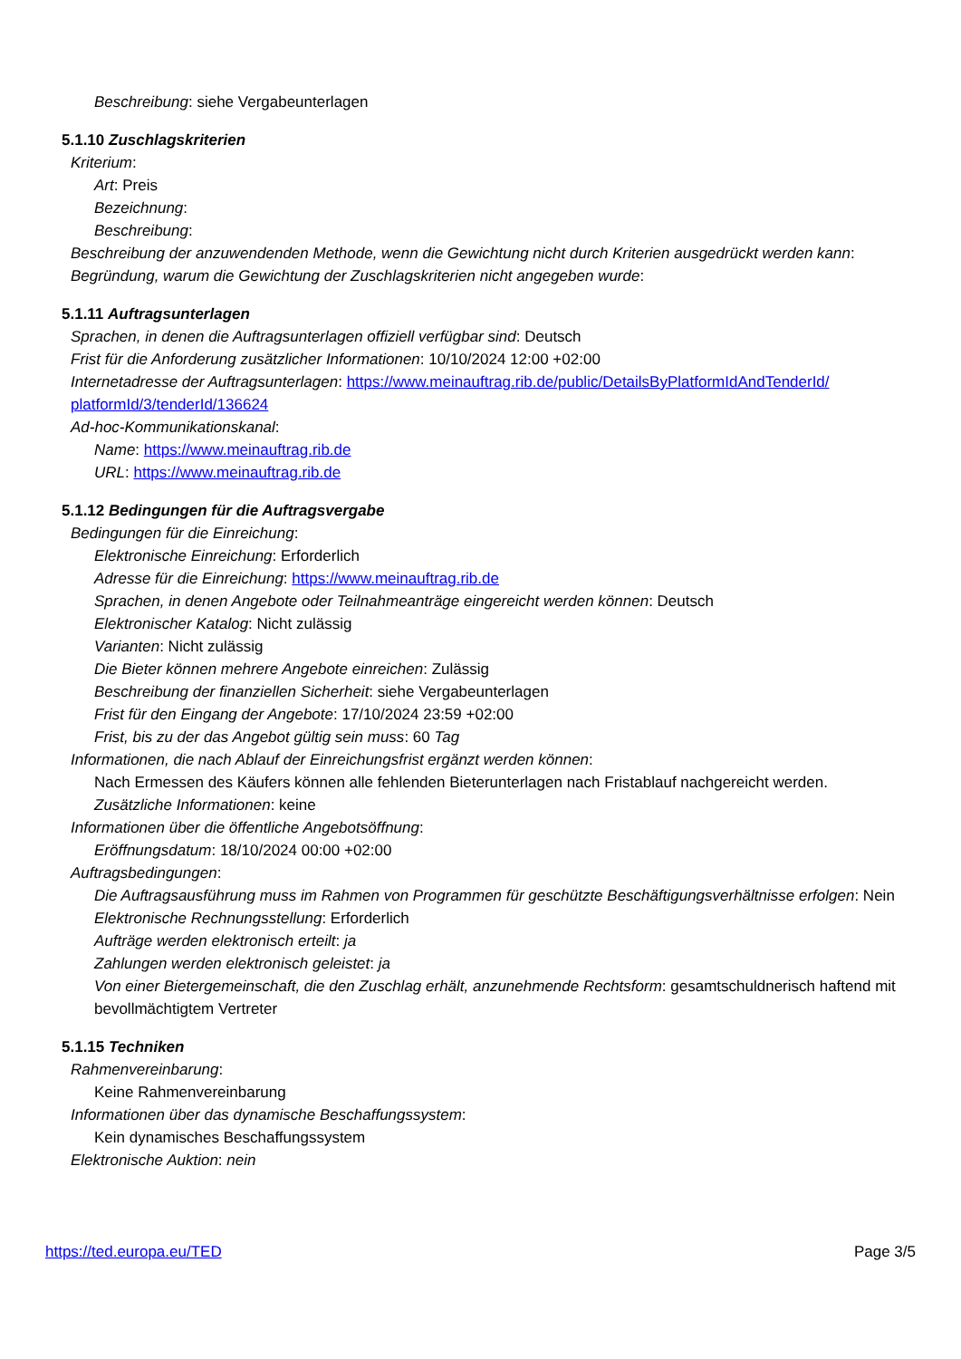Beschreibung: siehe Vergabeunterlagen
5.1.10 Zuschlagskriterien
Kriterium:
Art: Preis
Bezeichnung:
Beschreibung:
Beschreibung der anzuwendenden Methode, wenn die Gewichtung nicht durch Kriterien ausgedrückt werden kann:
Begründung, warum die Gewichtung der Zuschlagskriterien nicht angegeben wurde:
5.1.11 Auftragsunterlagen
Sprachen, in denen die Auftragsunterlagen offiziell verfügbar sind: Deutsch
Frist für die Anforderung zusätzlicher Informationen: 10/10/2024 12:00 +02:00
Internetadresse der Auftragsunterlagen: https://www.meinauftrag.rib.de/public/DetailsByPlatformIdAndTenderId/ platformId/3/tenderId/136624
Ad-hoc-Kommunikationskanal:
Name: https://www.meinauftrag.rib.de
URL: https://www.meinauftrag.rib.de
5.1.12 Bedingungen für die Auftragsvergabe
Bedingungen für die Einreichung:
Elektronische Einreichung: Erforderlich
Adresse für die Einreichung: https://www.meinauftrag.rib.de
Sprachen, in denen Angebote oder Teilnahmeanträge eingereicht werden können: Deutsch
Elektronischer Katalog: Nicht zulässig
Varianten: Nicht zulässig
Die Bieter können mehrere Angebote einreichen: Zulässig
Beschreibung der finanziellen Sicherheit: siehe Vergabeunterlagen
Frist für den Eingang der Angebote: 17/10/2024 23:59 +02:00
Frist, bis zu der das Angebot gültig sein muss: 60 Tag
Informationen, die nach Ablauf der Einreichungsfrist ergänzt werden können:
Nach Ermessen des Käufers können alle fehlenden Bieterunterlagen nach Fristablauf nachgereicht werden.
Zusätzliche Informationen: keine
Informationen über die öffentliche Angebotsöffnung:
Eröffnungsdatum: 18/10/2024 00:00 +02:00
Auftragsbedingungen:
Die Auftragsausführung muss im Rahmen von Programmen für geschützte Beschäftigungsverhältnisse erfolgen: Nein
Elektronische Rechnungsstellung: Erforderlich
Aufträge werden elektronisch erteilt: ja
Zahlungen werden elektronisch geleistet: ja
Von einer Bietergemeinschaft, die den Zuschlag erhält, anzunehmende Rechtsform: gesamtschuldnerisch haftend mit bevollmächtigtem Vertreter
5.1.15 Techniken
Rahmenvereinbarung:
Keine Rahmenvereinbarung
Informationen über das dynamische Beschaffungssystem:
Kein dynamisches Beschaffungssystem
Elektronische Auktion: nein
https://ted.europa.eu/TED Page 3/5